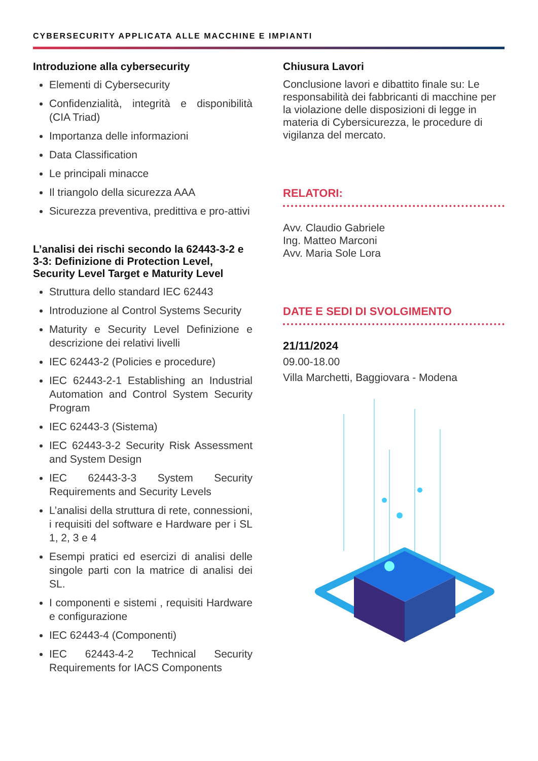CYBERSECURITY APPLICATA ALLE MACCHINE E IMPIANTI
Introduzione alla cybersecurity
Elementi di Cybersecurity
Confidenzialità, integrità e disponibilità (CIA Triad)
Importanza delle informazioni
Data Classification
Le principali minacce
Il triangolo della sicurezza AAA
Sicurezza preventiva, predittiva e pro-attivi
L’analisi dei rischi secondo la 62443-3-2 e 3-3: Definizione di Protection Level, Security Level Target e Maturity Level
Struttura dello standard IEC 62443
Introduzione al Control Systems Security
Maturity e Security Level Definizione e descrizione dei relativi livelli
IEC 62443-2 (Policies e procedure)
IEC 62443-2-1 Establishing an Industrial Automation and Control System Security Program
IEC 62443-3 (Sistema)
IEC 62443-3-2 Security Risk Assessment and System Design
IEC 62443-3-3 System Security Requirements and Security Levels
L’analisi della struttura di rete, connessioni, i requisiti del software e Hardware per i SL 1, 2, 3 e 4
Esempi pratici ed esercizi di analisi delle singole parti con la matrice di analisi dei SL.
I componenti e sistemi , requisiti Hardware e configurazione
IEC 62443-4 (Componenti)
IEC 62443-4-2 Technical Security Requirements for IACS Components
Chiusura Lavori
Conclusione lavori e dibattito finale su: Le responsabilità dei fabbricanti di macchine per la violazione delle disposizioni di legge in materia di Cybersicurezza, le procedure di vigilanza del mercato.
RELATORI:
Avv. Claudio Gabriele
Ing. Matteo Marconi
Avv. Maria Sole Lora
DATE E SEDI DI SVOLGIMENTO
21/11/2024
09.00-18.00
Villa Marchetti, Baggiovara - Modena